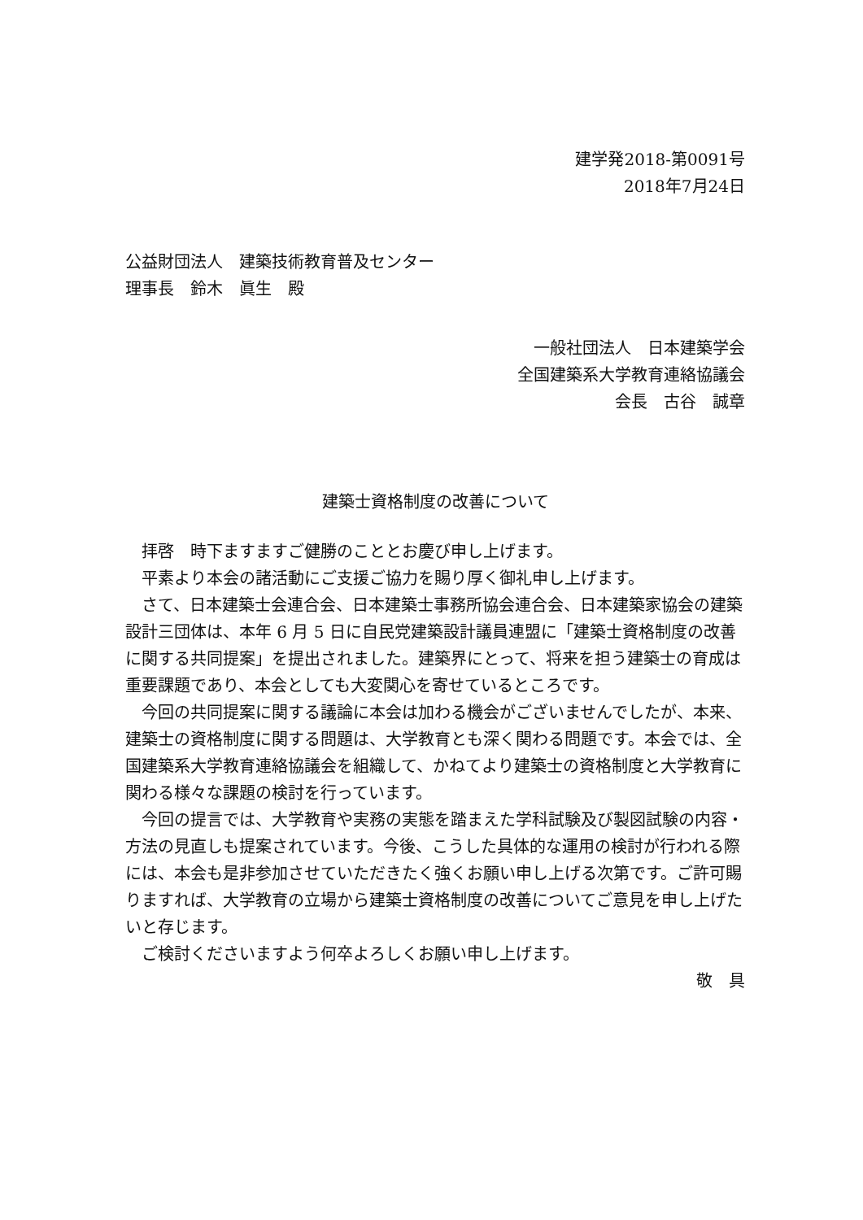建学発2018-第0091号
2018年7月24日
公益財団法人　建築技術教育普及センター
理事長　鈴木　眞生　殿
一般社団法人　日本建築学会　
全国建築系大学教育連絡協議会
会長　古谷　誠章
建築士資格制度の改善について
拝啓　時下ますますご健勝のこととお慶び申し上げます。
平素より本会の諸活動にご支援ご協力を賜り厚く御礼申し上げます。
さて、日本建築士会連合会、日本建築士事務所協会連合会、日本建築家協会の建築設計三団体は、本年 6 月 5 日に自民党建築設計議員連盟に「建築士資格制度の改善に関する共同提案」を提出されました。建築界にとって、将来を担う建築士の育成は重要課題であり、本会としても大変関心を寄せているところです。
今回の共同提案に関する議論に本会は加わる機会がございませんでしたが、本来、建築士の資格制度に関する問題は、大学教育とも深く関わる問題です。本会では、全国建築系大学教育連絡協議会を組織して、かねてより建築士の資格制度と大学教育に関わる様々な課題の検討を行っています。
今回の提言では、大学教育や実務の実態を踏まえた学科試験及び製図試験の内容・方法の見直しも提案されています。今後、こうした具体的な運用の検討が行われる際には、本会も是非参加させていただきたく強くお願い申し上げる次第です。ご許可賜りますれば、大学教育の立場から建築士資格制度の改善についてご意見を申し上げたいと存じます。
ご検討くださいますよう何卒よろしくお願い申し上げます。
敬　具